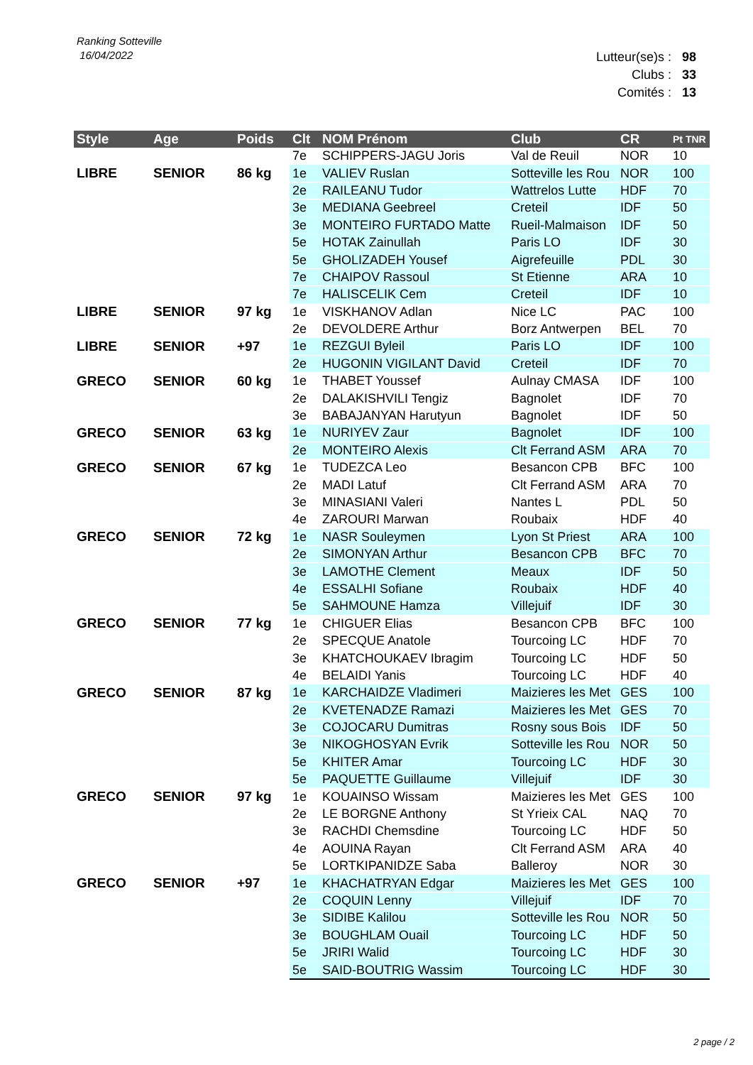Ranking Sotteville
16/04/2022
Lutteur(se)s : 98
Clubs : 33
Comités : 13
| Style | Age | Poids | Clt | NOM Prénom | Club | CR | Pt TNR |
| --- | --- | --- | --- | --- | --- | --- | --- |
| | | | 7e | SCHIPPERS-JAGU Joris | Val de Reuil | NOR | 10 |
| LIBRE | SENIOR | 86 kg | 1e | VALIEV Ruslan | Sotteville les Rou | NOR | 100 |
| | | | 2e | RAILEANU Tudor | Wattrelos Lutte | HDF | 70 |
| | | | 3e | MEDIANA Geebreel | Creteil | IDF | 50 |
| | | | 3e | MONTEIRO FURTADO Matte | Rueil-Malmaison | IDF | 50 |
| | | | 5e | HOTAK Zainullah | Paris LO | IDF | 30 |
| | | | 5e | GHOLIZADEH Yousef | Aigrefeuille | PDL | 30 |
| | | | 7e | CHAIPOV Rassoul | St Etienne | ARA | 10 |
| | | | 7e | HALISCELIK Cem | Creteil | IDF | 10 |
| LIBRE | SENIOR | 97 kg | 1e | VISKHANOV Adlan | Nice LC | PAC | 100 |
| | | | 2e | DEVOLDERE Arthur | Borz Antwerpen | BEL | 70 |
| LIBRE | SENIOR | +97 | 1e | REZGUI Byleil | Paris LO | IDF | 100 |
| | | | 2e | HUGONIN VIGILANT David | Creteil | IDF | 70 |
| GRECO | SENIOR | 60 kg | 1e | THABET Youssef | Aulnay CMASA | IDF | 100 |
| | | | 2e | DALAKISHVILI Tengiz | Bagnolet | IDF | 70 |
| | | | 3e | BABAJANYAN Harutyun | Bagnolet | IDF | 50 |
| GRECO | SENIOR | 63 kg | 1e | NURIYEV Zaur | Bagnolet | IDF | 100 |
| | | | 2e | MONTEIRO Alexis | Clt Ferrand ASM | ARA | 70 |
| GRECO | SENIOR | 67 kg | 1e | TUDEZCA Leo | Besancon CPB | BFC | 100 |
| | | | 2e | MADI Latuf | Clt Ferrand ASM | ARA | 70 |
| | | | 3e | MINASIANI Valeri | Nantes L | PDL | 50 |
| | | | 4e | ZAROURI Marwan | Roubaix | HDF | 40 |
| GRECO | SENIOR | 72 kg | 1e | NASR Souleymen | Lyon St Priest | ARA | 100 |
| | | | 2e | SIMONYAN Arthur | Besancon CPB | BFC | 70 |
| | | | 3e | LAMOTHE Clement | Meaux | IDF | 50 |
| | | | 4e | ESSALHI Sofiane | Roubaix | HDF | 40 |
| | | | 5e | SAHMOUNE Hamza | Villejuif | IDF | 30 |
| GRECO | SENIOR | 77 kg | 1e | CHIGUER Elias | Besancon CPB | BFC | 100 |
| | | | 2e | SPECQUE Anatole | Tourcoing LC | HDF | 70 |
| | | | 3e | KHATCHOUKAEV Ibragim | Tourcoing LC | HDF | 50 |
| | | | 4e | BELAIDI Yanis | Tourcoing LC | HDF | 40 |
| GRECO | SENIOR | 87 kg | 1e | KARCHAIDZE Vladimeri | Maizieres les Met | GES | 100 |
| | | | 2e | KVETENADZE Ramazi | Maizieres les Met | GES | 70 |
| | | | 3e | COJOCARU Dumitras | Rosny sous Bois | IDF | 50 |
| | | | 3e | NIKOGHOSYAN Evrik | Sotteville les Rou | NOR | 50 |
| | | | 5e | KHITER Amar | Tourcoing LC | HDF | 30 |
| | | | 5e | PAQUETTE Guillaume | Villejuif | IDF | 30 |
| GRECO | SENIOR | 97 kg | 1e | KOUAINSO Wissam | Maizieres les Met | GES | 100 |
| | | | 2e | LE BORGNE Anthony | St Yrieix CAL | NAQ | 70 |
| | | | 3e | RACHDI Chemsdine | Tourcoing LC | HDF | 50 |
| | | | 4e | AOUINA Rayan | Clt Ferrand ASM | ARA | 40 |
| | | | 5e | LORTKIPANIDZE Saba | Balleroy | NOR | 30 |
| GRECO | SENIOR | +97 | 1e | KHACHATRYAN Edgar | Maizieres les Met | GES | 100 |
| | | | 2e | COQUIN Lenny | Villejuif | IDF | 70 |
| | | | 3e | SIDIBE Kalilou | Sotteville les Rou | NOR | 50 |
| | | | 3e | BOUGHLAM Ouail | Tourcoing LC | HDF | 50 |
| | | | 5e | JRIRI Walid | Tourcoing LC | HDF | 30 |
| | | | 5e | SAID-BOUTRIG Wassim | Tourcoing LC | HDF | 30 |
2 page / 2